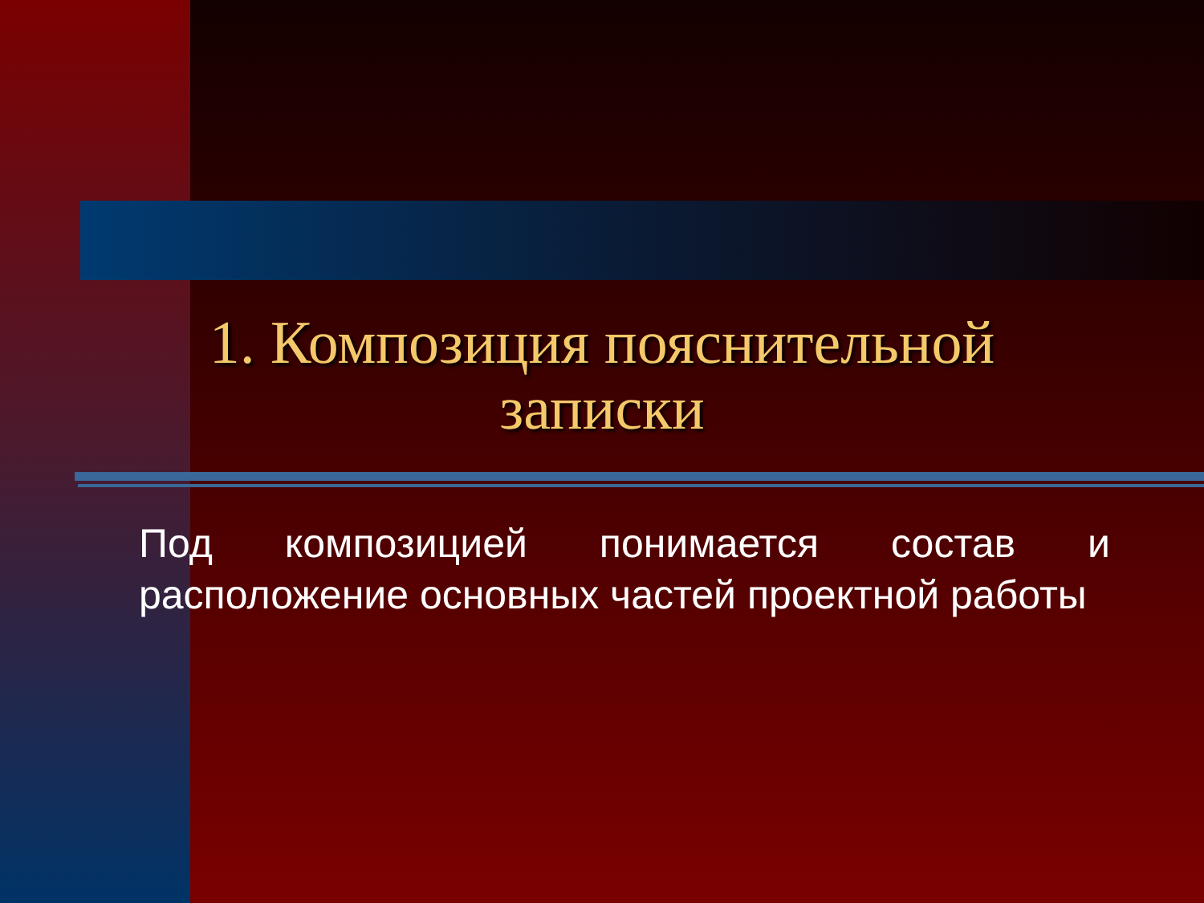1. Композиция пояснительной
записки
Под композицией понимается состав и расположение основных частей проектной работы